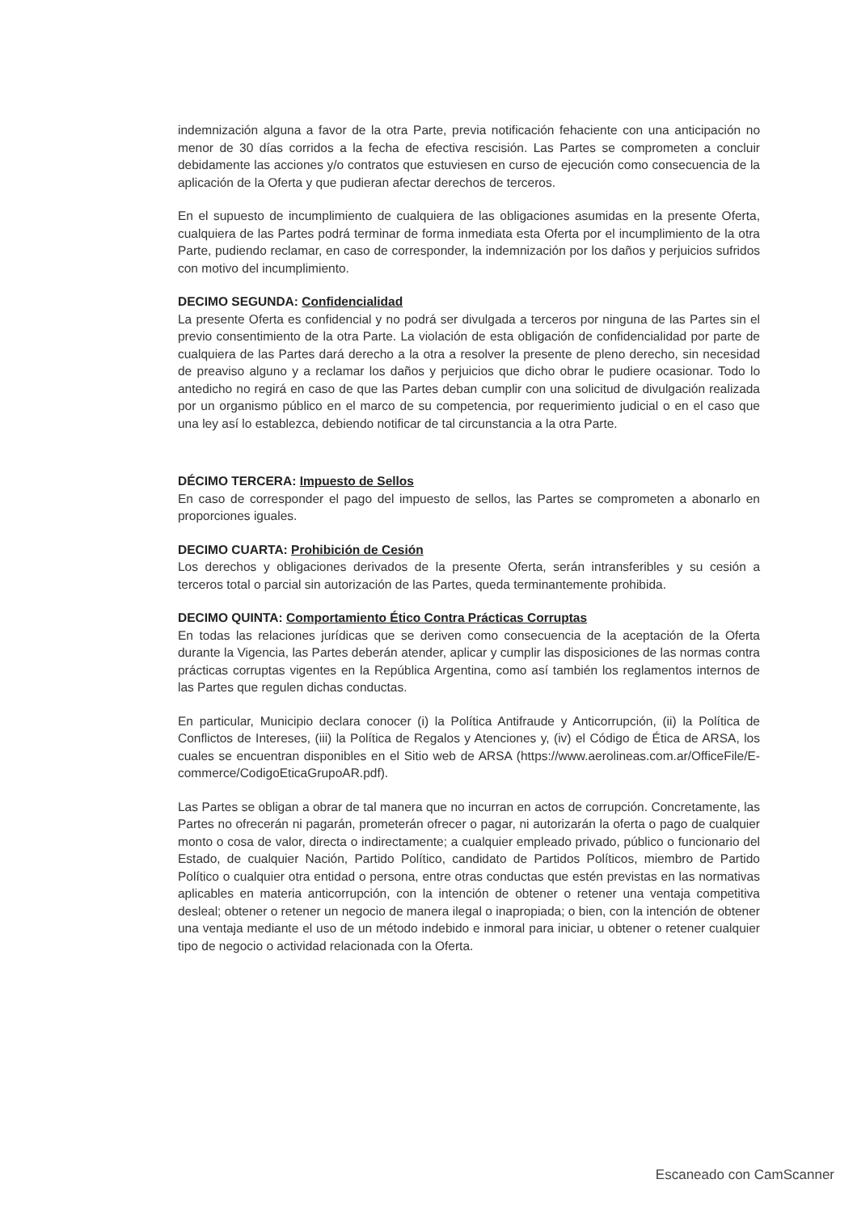indemnización alguna a favor de la otra Parte, previa notificación fehaciente con una anticipación no menor de 30 días corridos a la fecha de efectiva rescisión. Las Partes se comprometen a concluir debidamente las acciones y/o contratos que estuviesen en curso de ejecución como consecuencia de la aplicación de la Oferta y que pudieran afectar derechos de terceros.
En el supuesto de incumplimiento de cualquiera de las obligaciones asumidas en la presente Oferta, cualquiera de las Partes podrá terminar de forma inmediata esta Oferta por el incumplimiento de la otra Parte, pudiendo reclamar, en caso de corresponder, la indemnización por los daños y perjuicios sufridos con motivo del incumplimiento.
DECIMO SEGUNDA: Confidencialidad
La presente Oferta es confidencial y no podrá ser divulgada a terceros por ninguna de las Partes sin el previo consentimiento de la otra Parte. La violación de esta obligación de confidencialidad por parte de cualquiera de las Partes dará derecho a la otra a resolver la presente de pleno derecho, sin necesidad de preaviso alguno y a reclamar los daños y perjuicios que dicho obrar le pudiere ocasionar. Todo lo antedicho no regirá en caso de que las Partes deban cumplir con una solicitud de divulgación realizada por un organismo público en el marco de su competencia, por requerimiento judicial o en el caso que una ley así lo establezca, debiendo notificar de tal circunstancia a la otra Parte.
DÉCIMO TERCERA: Impuesto de Sellos
En caso de corresponder el pago del impuesto de sellos, las Partes se comprometen a abonarlo en proporciones iguales.
DECIMO CUARTA: Prohibición de Cesión
Los derechos y obligaciones derivados de la presente Oferta, serán intransferibles y su cesión a terceros total o parcial sin autorización de las Partes, queda terminantemente prohibida.
DECIMO QUINTA: Comportamiento Ético Contra Prácticas Corruptas
En todas las relaciones jurídicas que se deriven como consecuencia de la aceptación de la Oferta durante la Vigencia, las Partes deberán atender, aplicar y cumplir las disposiciones de las normas contra prácticas corruptas vigentes en la República Argentina, como así también los reglamentos internos de las Partes que regulen dichas conductas.
En particular, Municipio declara conocer (i) la Política Antifraude y Anticorrupción, (ii) la Política de Conflictos de Intereses, (iii) la Política de Regalos y Atenciones y, (iv) el Código de Ética de ARSA, los cuales se encuentran disponibles en el Sitio web de ARSA (https://www.aerolineas.com.ar/OfficeFile/E-commerce/CodigoEticaGrupoAR.pdf).
Las Partes se obligan a obrar de tal manera que no incurran en actos de corrupción. Concretamente, las Partes no ofrecerán ni pagarán, prometerán ofrecer o pagar, ni autorizarán la oferta o pago de cualquier monto o cosa de valor, directa o indirectamente; a cualquier empleado privado, público o funcionario del Estado, de cualquier Nación, Partido Político, candidato de Partidos Políticos, miembro de Partido Político o cualquier otra entidad o persona, entre otras conductas que estén previstas en las normativas aplicables en materia anticorrupción, con la intención de obtener o retener una ventaja competitiva desleal; obtener o retener un negocio de manera ilegal o inapropiada; o bien, con la intención de obtener una ventaja mediante el uso de un método indebido e inmoral para iniciar, u obtener o retener cualquier tipo de negocio o actividad relacionada con la Oferta.
Escaneado con CamScanner